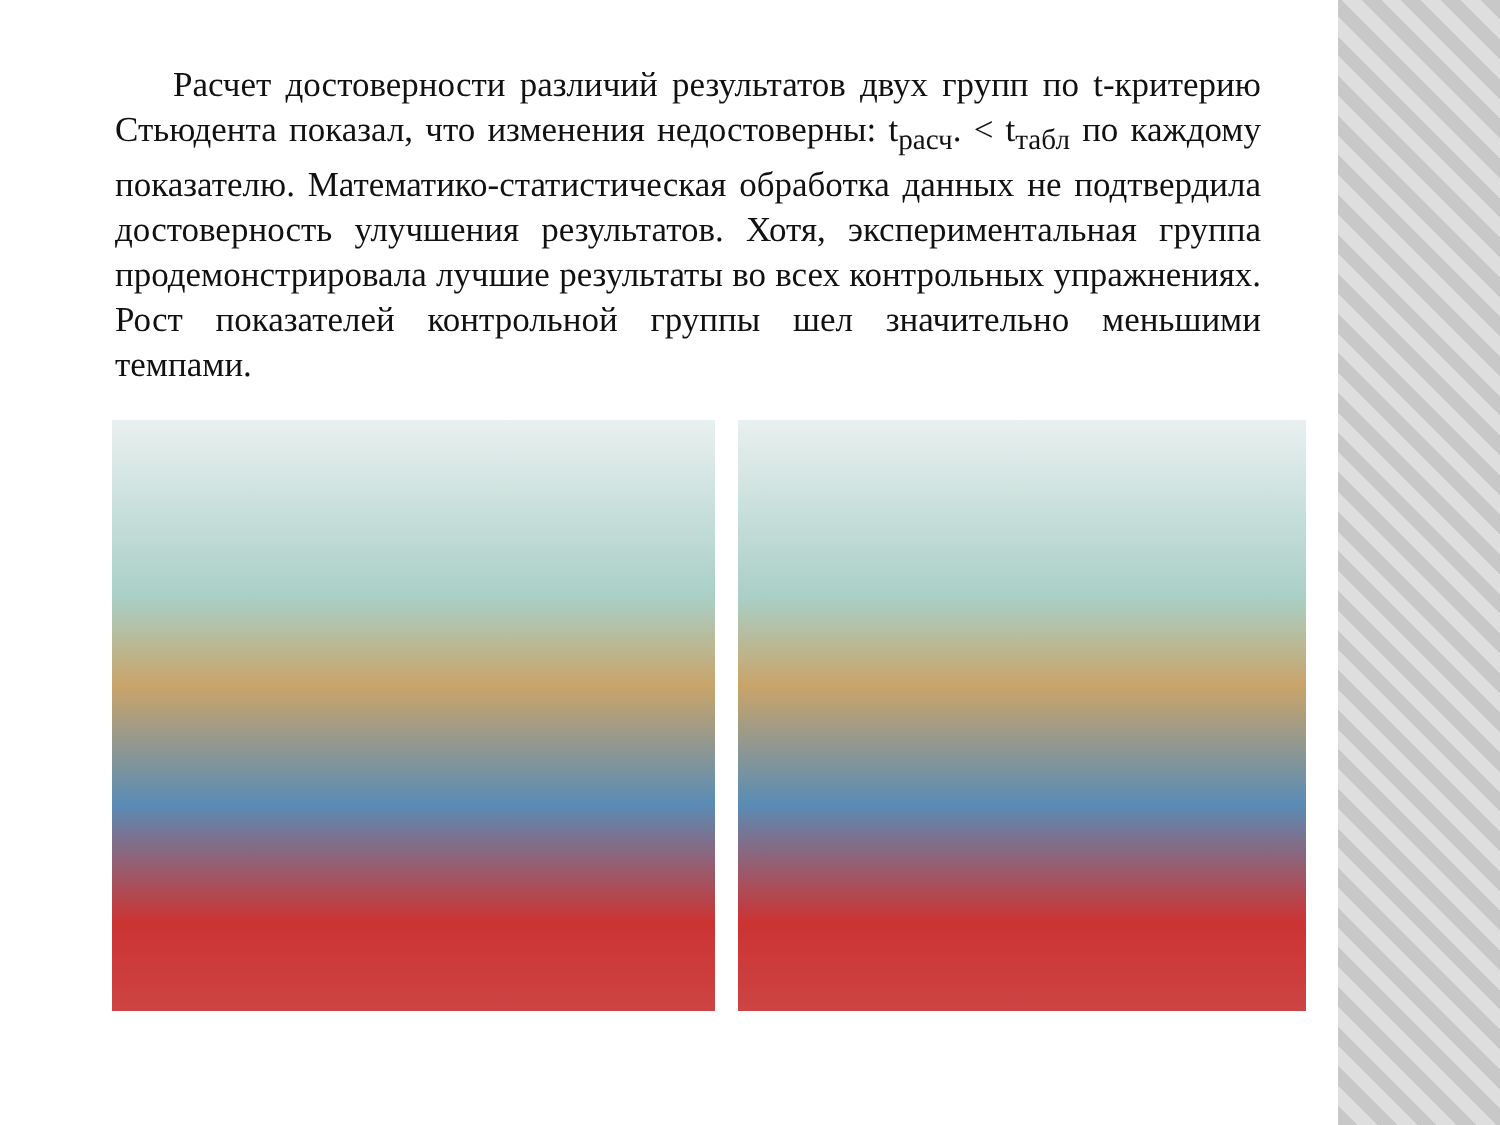Расчет достоверности различий результатов двух групп по t-критерию Стьюдента показал, что изменения недостоверны: t<sub>расч</sub>. < t<sub>табл</sub> по каждому показателю. Математико-статистическая обработка данных не подтвердила достоверность улучшения результатов. Хотя, экспериментальная группа продемонстрировала лучшие результаты во всех контрольных упражнениях. Рост показателей контрольной группы шел значительно меньшими темпами.